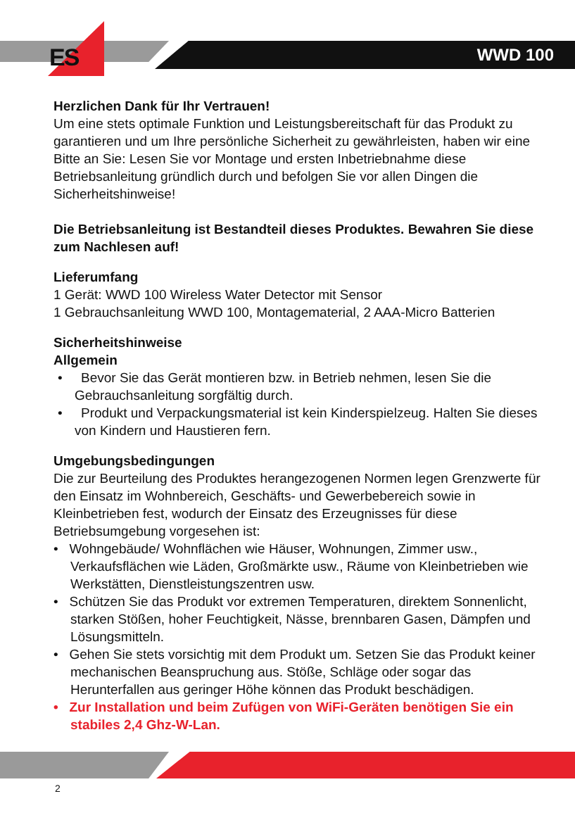ES WWD 100
Herzlichen Dank für Ihr Vertrauen!
Um eine stets optimale Funktion und Leistungsbereitschaft für das Produkt zu garantieren und um Ihre persönliche Sicherheit zu gewährleisten, haben wir eine Bitte an Sie: Lesen Sie vor Montage und ersten Inbetriebnahme diese Betriebsanleitung gründlich durch und befolgen Sie vor allen Dingen die Sicherheitshinweise!
Die Betriebsanleitung ist Bestandteil dieses Produktes. Bewahren Sie diese zum Nachlesen auf!
Lieferumfang
1 Gerät: WWD 100 Wireless Water Detector mit Sensor
1 Gebrauchsanleitung WWD 100, Montagematerial, 2 AAA-Micro Batterien
Sicherheitshinweise
Allgemein
• Bevor Sie das Gerät montieren bzw. in Betrieb nehmen, lesen Sie die Gebrauchsanleitung sorgfältig durch.
• Produkt und Verpackungsmaterial ist kein Kinderspielzeug. Halten Sie dieses von Kindern und Haustieren fern.
Umgebungsbedingungen
Die zur Beurteilung des Produktes herangezogenen Normen legen Grenzwerte für den Einsatz im Wohnbereich, Geschäfts- und Gewerbebereich sowie in Kleinbetrieben fest, wodurch der Einsatz des Erzeugnisses für diese Betriebsumgebung vorgesehen ist:
• Wohngebäude/ Wohnflächen wie Häuser, Wohnungen, Zimmer usw., Verkaufsflächen wie Läden, Großmärkte usw., Räume von Kleinbetrieben wie Werkstätten, Dienstleistungszentren usw.
• Schützen Sie das Produkt vor extremen Temperaturen, direktem Sonnenlicht, starken Stößen, hoher Feuchtigkeit, Nässe, brennbaren Gasen, Dämpfen und Lösungsmitteln.
• Gehen Sie stets vorsichtig mit dem Produkt um. Setzen Sie das Produkt keiner mechanischen Beanspruchung aus. Stöße, Schläge oder sogar das Herunterfallen aus geringer Höhe können das Produkt beschädigen.
• Zur Installation und beim Zufügen von WiFi-Geräten benötigen Sie ein stabiles 2,4 Ghz-W-Lan.
2